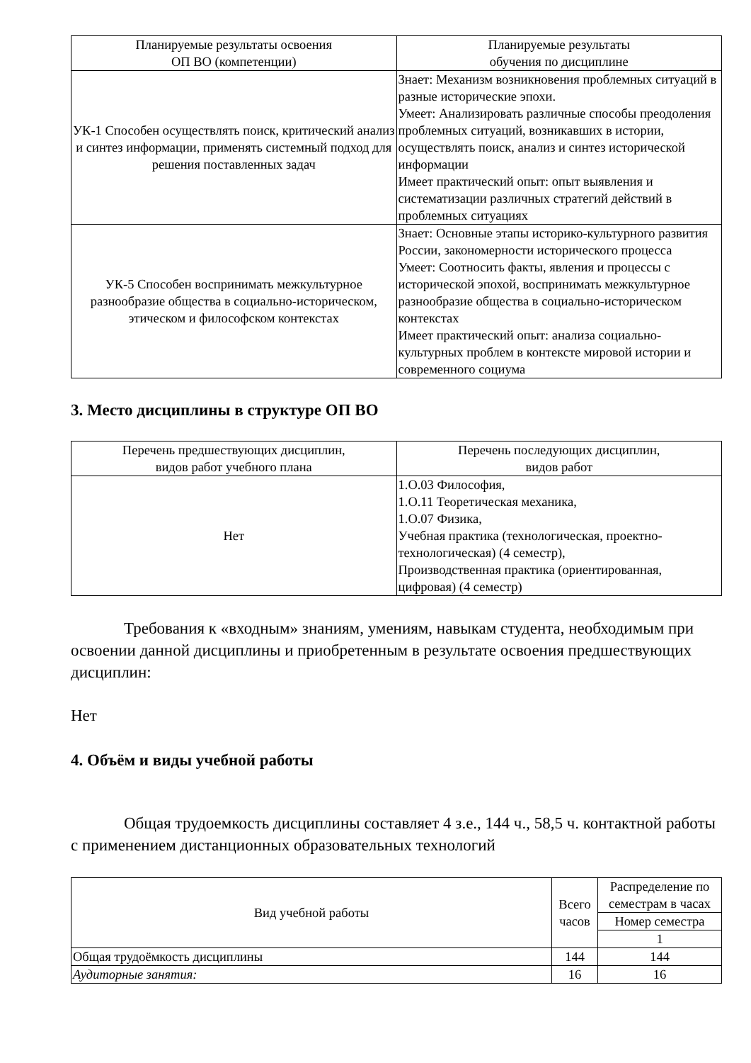| Планируемые результаты освоения ОП ВО (компетенции) | Планируемые результаты обучения по дисциплине |
| --- | --- |
| УК-1 Способен осуществлять поиск, критический анализ и синтез информации, применять системный подход для решения поставленных задач | Знает: Механизм возникновения проблемных ситуаций в разные исторические эпохи. Умеет: Анализировать различные способы преодоления проблемных ситуаций, возникавших в истории, осуществлять поиск, анализ и синтез исторической информации Имеет практический опыт: опыт выявления и систематизации различных стратегий действий в проблемных ситуациях |
| УК-5 Способен воспринимать межкультурное разнообразие общества в социально-историческом, этическом и философском контекстах | Знает: Основные этапы историко-культурного развития России, закономерности исторического процесса Умеет: Соотносить факты, явления и процессы с исторической эпохой, воспринимать межкультурное разнообразие общества в социально-историческом контекстах Имеет практический опыт: анализа социально-культурных проблем в контексте мировой истории и современного социума |
3. Место дисциплины в структуре ОП ВО
| Перечень предшествующих дисциплин, видов работ учебного плана | Перечень последующих дисциплин, видов работ |
| --- | --- |
| Нет | 1.О.03 Философия, 1.О.11 Теоретическая механика, 1.О.07 Физика, Учебная практика (технологическая, проектно-технологическая) (4 семестр), Производственная практика (ориентированная, цифровая) (4 семестр) |
Требования к «входным» знаниям, умениям, навыкам студента, необходимым при освоении данной дисциплины и приобретенным в результате освоения предшествующих дисциплин:
Нет
4. Объём и виды учебной работы
Общая трудоемкость дисциплины составляет 4 з.е., 144 ч., 58,5 ч. контактной работы с применением дистанционных образовательных технологий
| Вид учебной работы | Всего часов | Распределение по семестрам в часах |
| --- | --- | --- |
| | | Номер семестра |
| | | 1 |
| Общая трудоёмкость дисциплины | 144 | 144 |
| Аудиторные занятия: | 16 | 16 |